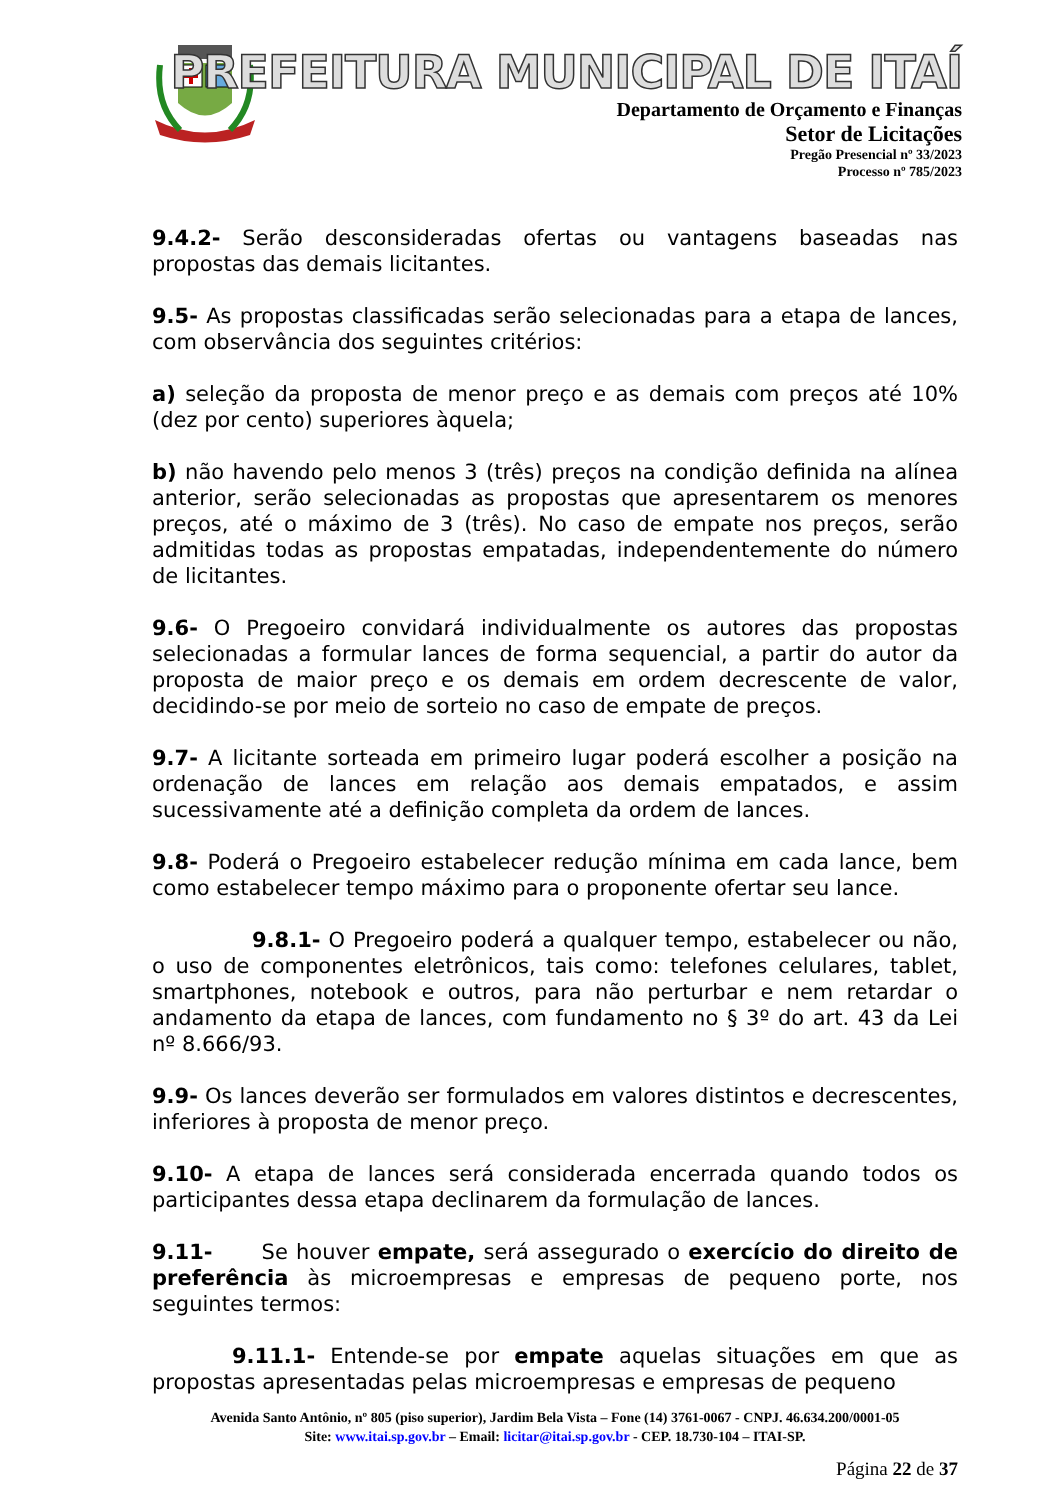PREFEITURA MUNICIPAL DE ITAÍ
Departamento de Orçamento e Finanças
Setor de Licitações
Pregão Presencial nº 33/2023
Processo nº 785/2023
9.4.2- Serão desconsideradas ofertas ou vantagens baseadas nas propostas das demais licitantes.
9.5- As propostas classificadas serão selecionadas para a etapa de lances, com observância dos seguintes critérios:
a) seleção da proposta de menor preço e as demais com preços até 10% (dez por cento) superiores àquela;
b) não havendo pelo menos 3 (três) preços na condição definida na alínea anterior, serão selecionadas as propostas que apresentarem os menores preços, até o máximo de 3 (três). No caso de empate nos preços, serão admitidas todas as propostas empatadas, independentemente do número de licitantes.
9.6- O Pregoeiro convidará individualmente os autores das propostas selecionadas a formular lances de forma sequencial, a partir do autor da proposta de maior preço e os demais em ordem decrescente de valor, decidindo-se por meio de sorteio no caso de empate de preços.
9.7- A licitante sorteada em primeiro lugar poderá escolher a posição na ordenação de lances em relação aos demais empatados, e assim sucessivamente até a definição completa da ordem de lances.
9.8- Poderá o Pregoeiro estabelecer redução mínima em cada lance, bem como estabelecer tempo máximo para o proponente ofertar seu lance.
9.8.1- O Pregoeiro poderá a qualquer tempo, estabelecer ou não, o uso de componentes eletrônicos, tais como: telefones celulares, tablet, smartphones, notebook e outros, para não perturbar e nem retardar o andamento da etapa de lances, com fundamento no § 3º do art. 43 da Lei nº 8.666/93.
9.9- Os lances deverão ser formulados em valores distintos e decrescentes, inferiores à proposta de menor preço.
9.10- A etapa de lances será considerada encerrada quando todos os participantes dessa etapa declinarem da formulação de lances.
9.11- Se houver empate, será assegurado o exercício do direito de preferência às microempresas e empresas de pequeno porte, nos seguintes termos:
9.11.1- Entende-se por empate aquelas situações em que as propostas apresentadas pelas microempresas e empresas de pequeno
Avenida Santo Antônio, nº 805 (piso superior), Jardim Bela Vista – Fone (14) 3761-0067 - CNPJ. 46.634.200/0001-05
Site: www.itai.sp.gov.br – Email: licitar@itai.sp.gov.br - CEP. 18.730-104 – ITAI-SP.
Página 22 de 37